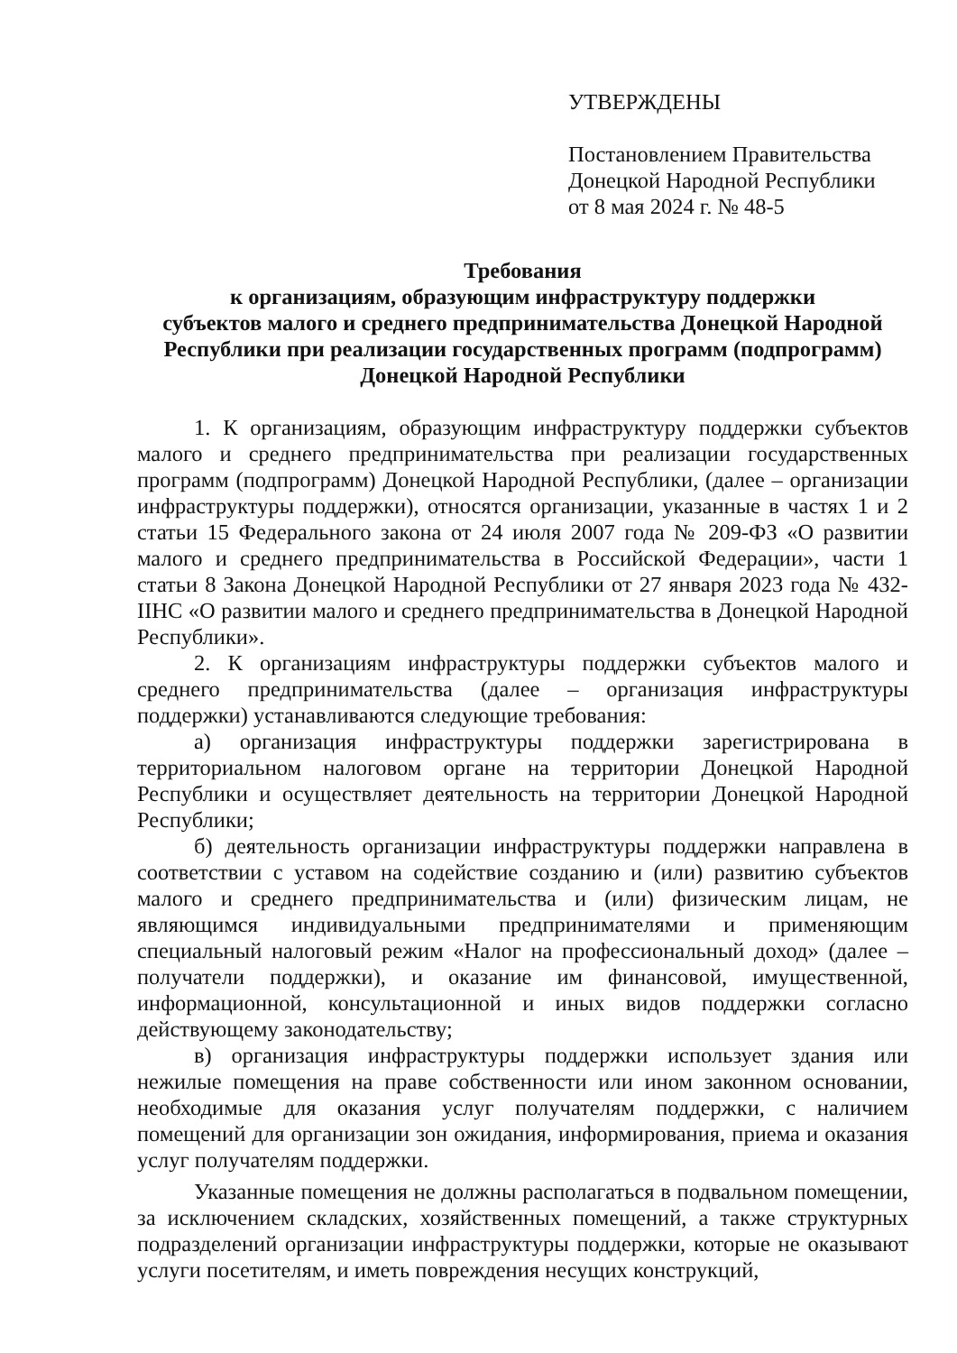УТВЕРЖДЕНЫ
Постановлением Правительства
Донецкой Народной Республики
от 8 мая 2024 г. № 48-5
Требования
к организациям, образующим инфраструктуру поддержки
субъектов малого и среднего предпринимательства Донецкой Народной
Республики при реализации государственных программ (подпрограмм)
Донецкой Народной Республики
1. К организациям, образующим инфраструктуру поддержки субъектов малого и среднего предпринимательства при реализации государственных программ (подпрограмм) Донецкой Народной Республики, (далее – организации инфраструктуры поддержки), относятся организации, указанные в частях 1 и 2 статьи 15 Федерального закона от 24 июля 2007 года № 209-ФЗ «О развитии малого и среднего предпринимательства в Российской Федерации», части 1 статьи 8 Закона Донецкой Народной Республики от 27 января 2023 года № 432-IIНС «О развитии малого и среднего предпринимательства в Донецкой Народной Республики».
2. К организациям инфраструктуры поддержки субъектов малого и среднего предпринимательства (далее – организация инфраструктуры поддержки) устанавливаются следующие требования:
а) организация инфраструктуры поддержки зарегистрирована в территориальном налоговом органе на территории Донецкой Народной Республики и осуществляет деятельность на территории Донецкой Народной Республики;
б) деятельность организации инфраструктуры поддержки направлена в соответствии с уставом на содействие созданию и (или) развитию субъектов малого и среднего предпринимательства и (или) физическим лицам, не являющимся индивидуальными предпринимателями и применяющим специальный налоговый режим «Налог на профессиональный доход» (далее – получатели поддержки), и оказание им финансовой, имущественной, информационной, консультационной и иных видов поддержки согласно действующему законодательству;
в) организация инфраструктуры поддержки использует здания или нежилые помещения на праве собственности или ином законном основании, необходимые для оказания услуг получателям поддержки, с наличием помещений для организации зон ожидания, информирования, приема и оказания услуг получателям поддержки.
Указанные помещения не должны располагаться в подвальном помещении, за исключением складских, хозяйственных помещений, а также структурных подразделений организации инфраструктуры поддержки, которые не оказывают услуги посетителям, и иметь повреждения несущих конструкций,